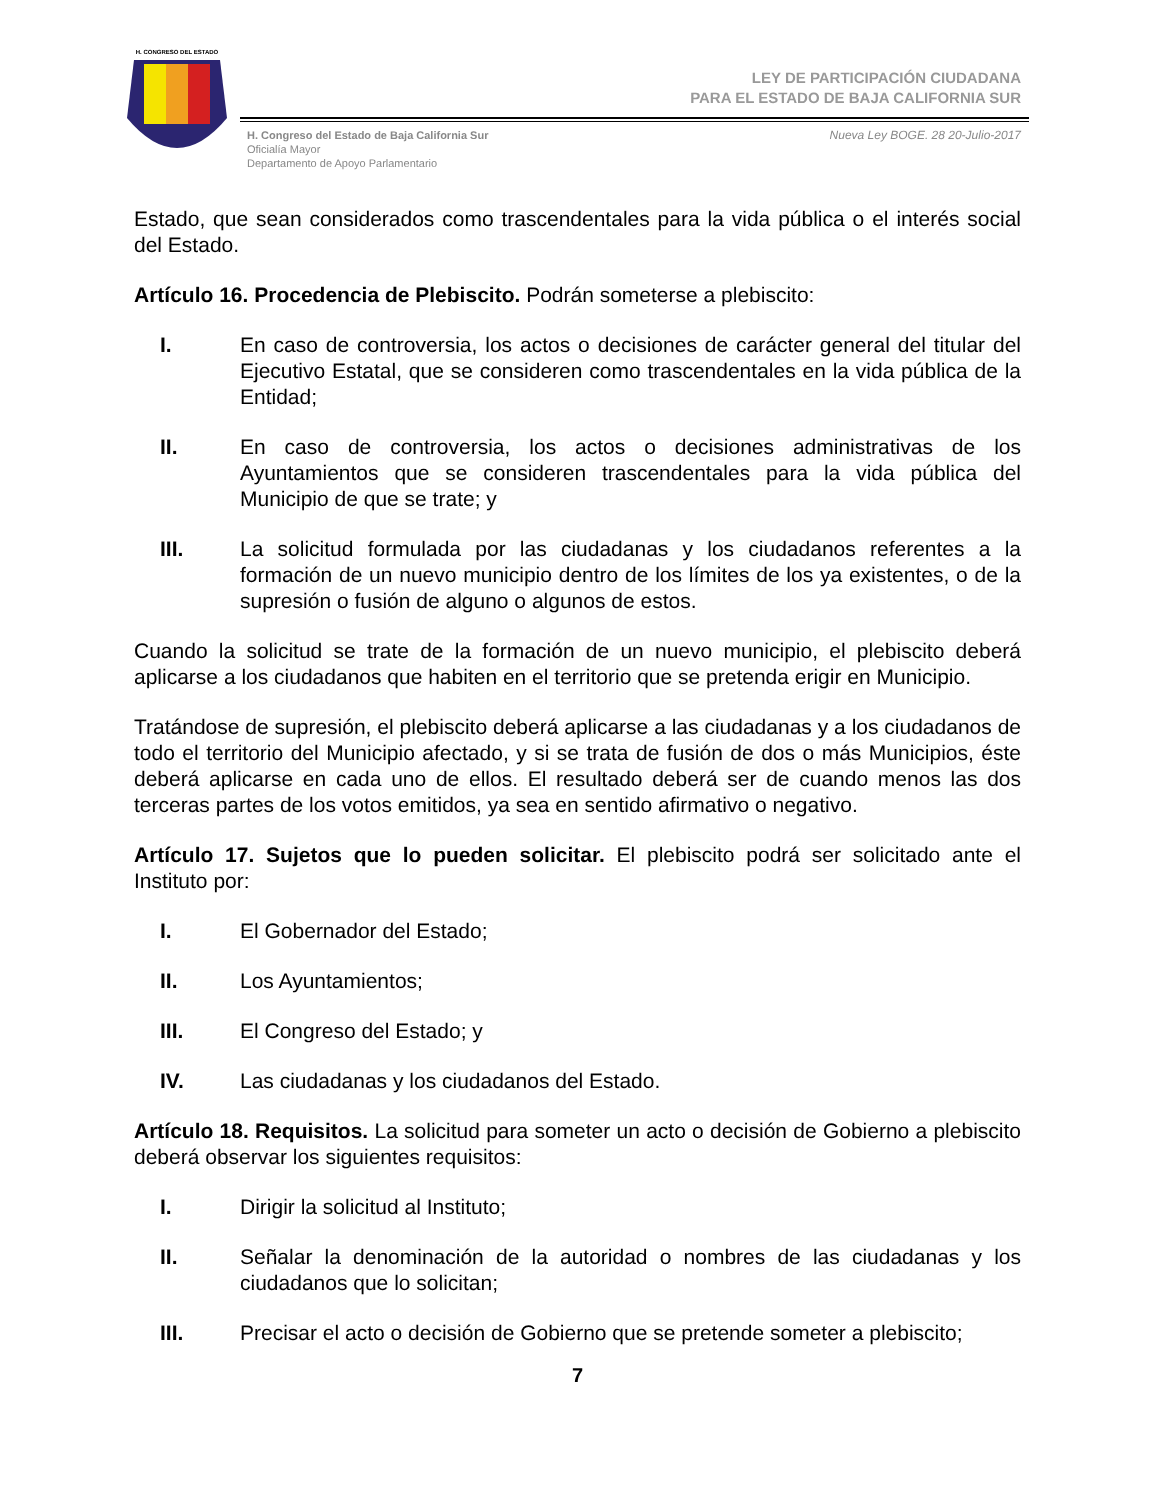H. CONGRESO DEL ESTADO
LEY DE PARTICIPACIÓN CIUDADANA
PARA EL ESTADO DE BAJA CALIFORNIA SUR
H. Congreso del Estado de Baja California Sur
Oficialía Mayor
Departamento de Apoyo Parlamentario
Nueva Ley BOGE. 28 20-Julio-2017
Estado, que sean considerados como trascendentales para la vida pública o el interés social del Estado.
Artículo 16. Procedencia de Plebiscito. Podrán someterse a plebiscito:
I. En caso de controversia, los actos o decisiones de carácter general del titular del Ejecutivo Estatal, que se consideren como trascendentales en la vida pública de la Entidad;
II. En caso de controversia, los actos o decisiones administrativas de los Ayuntamientos que se consideren trascendentales para la vida pública del Municipio de que se trate; y
III. La solicitud formulada por las ciudadanas y los ciudadanos referentes a la formación de un nuevo municipio dentro de los límites de los ya existentes, o de la supresión o fusión de alguno o algunos de estos.
Cuando la solicitud se trate de la formación de un nuevo municipio, el plebiscito deberá aplicarse a los ciudadanos que habiten en el territorio que se pretenda erigir en Municipio.
Tratándose de supresión, el plebiscito deberá aplicarse a las ciudadanas y a los ciudadanos de todo el territorio del Municipio afectado, y si se trata de fusión de dos o más Municipios, éste deberá aplicarse en cada uno de ellos. El resultado deberá ser de cuando menos las dos terceras partes de los votos emitidos, ya sea en sentido afirmativo o negativo.
Artículo 17. Sujetos que lo pueden solicitar. El plebiscito podrá ser solicitado ante el Instituto por:
I. El Gobernador del Estado;
II. Los Ayuntamientos;
III. El Congreso del Estado; y
IV. Las ciudadanas y los ciudadanos del Estado.
Artículo 18. Requisitos. La solicitud para someter un acto o decisión de Gobierno a plebiscito deberá observar los siguientes requisitos:
I. Dirigir la solicitud al Instituto;
II. Señalar la denominación de la autoridad o nombres de las ciudadanas y los ciudadanos que lo solicitan;
III. Precisar el acto o decisión de Gobierno que se pretende someter a plebiscito;
7